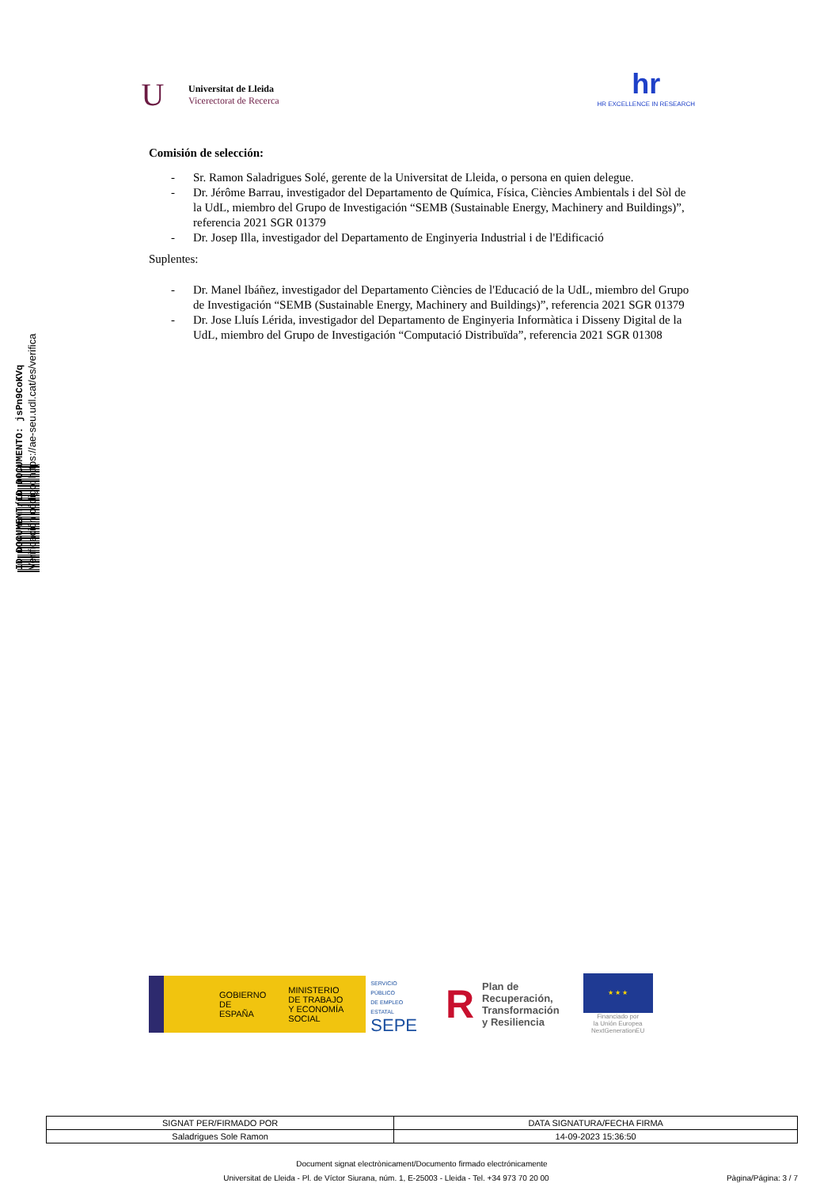ID DOCUMENT/ID DOCUMENTO: jsPn9CoKVq
Verificación código: https://ae-seu.udl.cat/es/verifica
U
Universitat de Lleida
Vicerectorat de Recerca
hr
HR EXCELLENCE IN RESEARCH
Comisión de selección:
- Sr. Ramon Saladrigues Solé, gerente de la Universitat de Lleida, o persona en quien delegue.
- Dr. Jérôme Barrau, investigador del Departamento de Química, Física, Ciències Ambientals i del Sòl de la UdL, miembro del Grupo de Investigación “SEMB (Sustainable Energy, Machinery and Buildings)”, referencia 2021 SGR 01379
- Dr. Josep Illa, investigador del Departamento de Enginyeria Industrial i de l'Edificació
Suplentes:
- Dr. Manel Ibáñez, investigador del Departamento Ciències de l'Educació de la UdL, miembro del Grupo de Investigación “SEMB (Sustainable Energy, Machinery and Buildings)”, referencia 2021 SGR 01379
- Dr. Jose Lluís Lérida, investigador del Departamento de Enginyeria Informàtica i Disseny Digital de la UdL, miembro del Grupo de Investigación “Computació Distribuïda”, referencia 2021 SGR 01308
GOBIERNO
DE ESPAÑA
MINISTERIO
DE TRABAJO
Y ECONOMÍA SOCIAL
SERVICIO PÚBLICO
DE EMPLEO ESTATAL
SEPE
R
Plan de
Recuperación,
Transformación
y Resiliencia
★ ★ ★
Financiado por
la Unión Europea
NextGenerationEU
| SIGNAT PER/FIRMADO POR | DATA SIGNATURA/FECHA FIRMA |
| --- | --- |
| Saladrigues Sole Ramon | 14-09-2023 15:36:50 |
Document signat electrònicament/Documento firmado electrónicamente
Universitat de Lleida - Pl. de Víctor Siurana, núm. 1, E-25003 - Lleida - Tel. +34 973 70 20 00 Pàgina/Página: 3 / 7